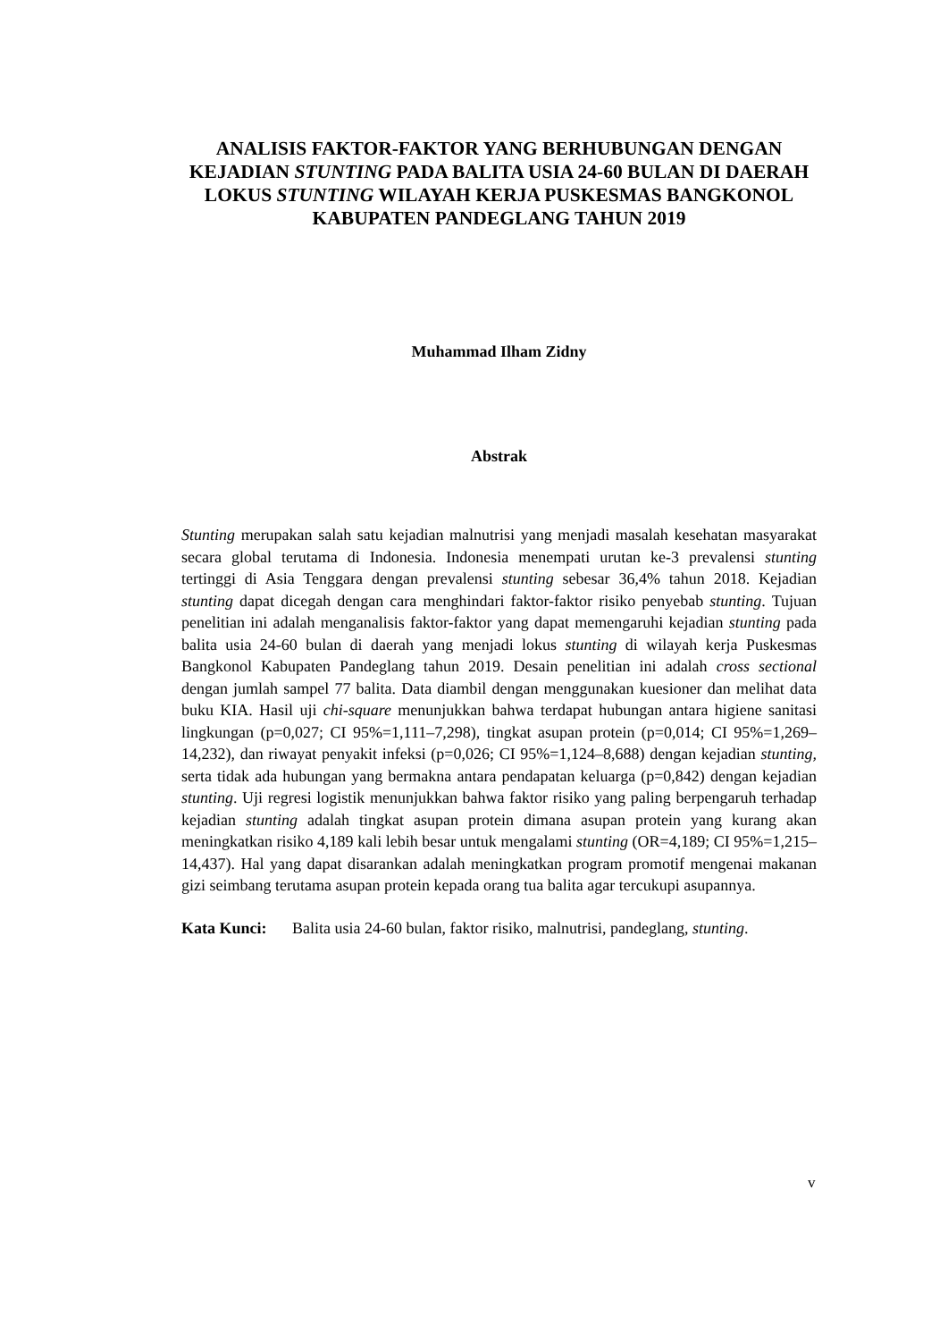ANALISIS FAKTOR-FAKTOR YANG BERHUBUNGAN DENGAN KEJADIAN STUNTING PADA BALITA USIA 24-60 BULAN DI DAERAH LOKUS STUNTING WILAYAH KERJA PUSKESMAS BANGKONOL KABUPATEN PANDEGLANG TAHUN 2019
Muhammad Ilham Zidny
Abstrak
Stunting merupakan salah satu kejadian malnutrisi yang menjadi masalah kesehatan masyarakat secara global terutama di Indonesia. Indonesia menempati urutan ke-3 prevalensi stunting tertinggi di Asia Tenggara dengan prevalensi stunting sebesar 36,4% tahun 2018. Kejadian stunting dapat dicegah dengan cara menghindari faktor-faktor risiko penyebab stunting. Tujuan penelitian ini adalah menganalisis faktor-faktor yang dapat memengaruhi kejadian stunting pada balita usia 24-60 bulan di daerah yang menjadi lokus stunting di wilayah kerja Puskesmas Bangkonol Kabupaten Pandeglang tahun 2019. Desain penelitian ini adalah cross sectional dengan jumlah sampel 77 balita. Data diambil dengan menggunakan kuesioner dan melihat data buku KIA. Hasil uji chi-square menunjukkan bahwa terdapat hubungan antara higiene sanitasi lingkungan (p=0,027; CI 95%=1,111–7,298), tingkat asupan protein (p=0,014; CI 95%=1,269–14,232), dan riwayat penyakit infeksi (p=0,026; CI 95%=1,124–8,688) dengan kejadian stunting, serta tidak ada hubungan yang bermakna antara pendapatan keluarga (p=0,842) dengan kejadian stunting. Uji regresi logistik menunjukkan bahwa faktor risiko yang paling berpengaruh terhadap kejadian stunting adalah tingkat asupan protein dimana asupan protein yang kurang akan meningkatkan risiko 4,189 kali lebih besar untuk mengalami stunting (OR=4,189; CI 95%=1,215–14,437). Hal yang dapat disarankan adalah meningkatkan program promotif mengenai makanan gizi seimbang terutama asupan protein kepada orang tua balita agar tercukupi asupannya.
Kata Kunci: Balita usia 24-60 bulan, faktor risiko, malnutrisi, pandeglang, stunting.
v